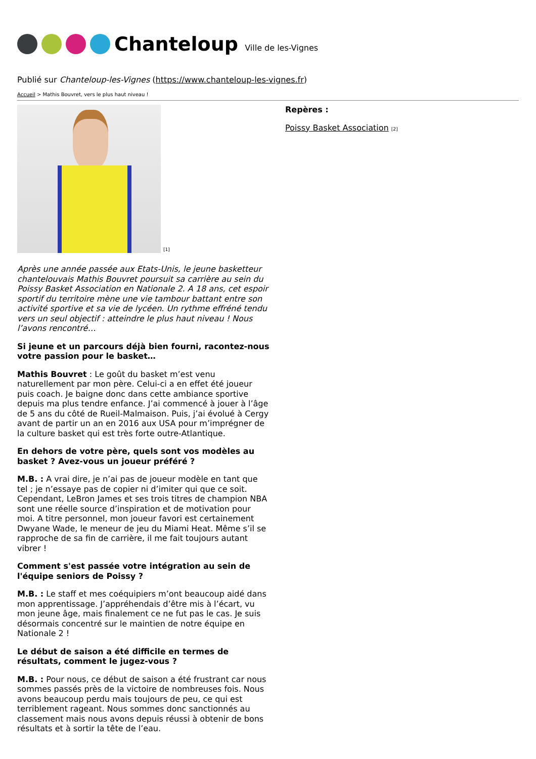Chanteloup Ville de les-Vignes
Publié sur Chanteloup-les-Vignes (https://www.chanteloup-les-vignes.fr)
Accueil > Mathis Bouvret, vers le plus haut niveau !
[1]
Après une année passée aux Etats-Unis, le jeune basketteur chantelouvais Mathis Bouvret poursuit sa carrière au sein du Poissy Basket Association en Nationale 2. A 18 ans, cet espoir sportif du territoire mène une vie tambour battant entre son activité sportive et sa vie de lycéen. Un rythme effréné tendu vers un seul objectif : atteindre le plus haut niveau ! Nous l’avons rencontré…
Si jeune et un parcours déjà bien fourni, racontez-nous votre passion pour le basket…
Mathis Bouvret : Le goût du basket m’est venu naturellement par mon père. Celui-ci a en effet été joueur puis coach. Je baigne donc dans cette ambiance sportive depuis ma plus tendre enfance. J’ai commencé à jouer à l’âge de 5 ans du côté de Rueil-Malmaison. Puis, j’ai évolué à Cergy avant de partir un an en 2016 aux USA pour m’imprégner de la culture basket qui est très forte outre-Atlantique.
En dehors de votre père, quels sont vos modèles au basket ? Avez-vous un joueur préféré ?
M.B. : A vrai dire, je n’ai pas de joueur modèle en tant que tel ; je n’essaye pas de copier ni d’imiter qui que ce soit. Cependant, LeBron James et ses trois titres de champion NBA sont une réelle source d’inspiration et de motivation pour moi. A titre personnel, mon joueur favori est certainement Dwyane Wade, le meneur de jeu du Miami Heat. Même s’il se rapproche de sa fin de carrière, il me fait toujours autant vibrer !
Comment s'est passée votre intégration au sein de l'équipe seniors de Poissy ?
M.B. : Le staff et mes coéquipiers m’ont beaucoup aidé dans mon apprentissage. J’appréhendais d’être mis à l’écart, vu mon jeune âge, mais finalement ce ne fut pas le cas. Je suis désormais concentré sur le maintien de notre équipe en Nationale 2 !
Le début de saison a été difficile en termes de résultats, comment le jugez-vous ?
M.B. : Pour nous, ce début de saison a été frustrant car nous sommes passés près de la victoire de nombreuses fois. Nous avons beaucoup perdu mais toujours de peu, ce qui est terriblement rageant. Nous sommes donc sanctionnés au classement mais nous avons depuis réussi à obtenir de bons résultats et à sortir la tête de l’eau.
Repères :
Poissy Basket Association [2]